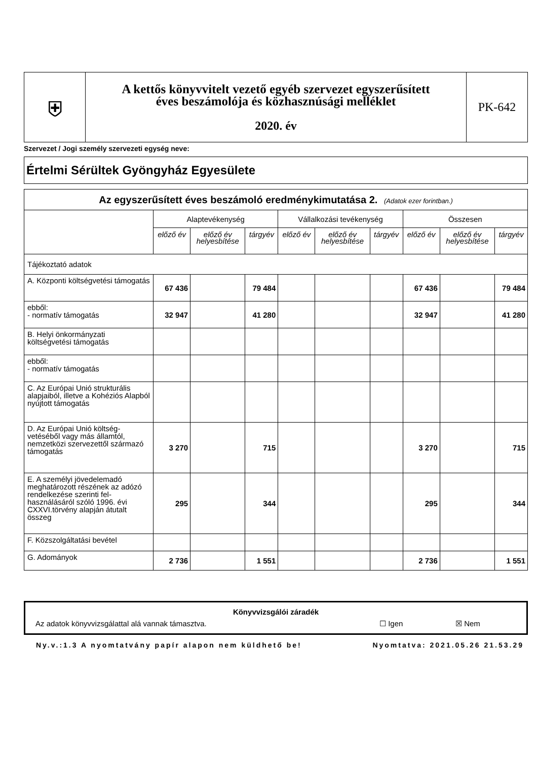| ⛨ | A kettős könyvvitelt vezető egyéb szervezet egyszerűsített éves beszámolója és közhasznúsági melléklet 2020. év | PK-642 |
Szervezet / Jogi személy szervezeti egység neve:
Értelmi Sérültek Gyöngyház Egyesülete
| Az egyszerűsített éves beszámoló eredménykimutatása 2. (Adatok ezer forintban.) | | | | | | | | | |
| --- | --- | --- | --- | --- | --- | --- | --- | --- | --- |
| | Alaptevékenység | | | Vállalkozási tevékenység | | | Összesen | | |
| | előző év | előző év helyesbítése | tárgyév | előző év | előző év helyesbítése | tárgyév | előző év | előző év helyesbítése | tárgyév |
| Tájékoztató adatok | | | | | | | | | |
| A. Központi költségvetési támogatás | 67 436 | | 79 484 | | | | 67 436 | | 79 484 |
| ebből: - normatív támogatás | 32 947 | | 41 280 | | | | 32 947 | | 41 280 |
| B. Helyi önkormányzati költségvetési támogatás | | | | | | | | | |
| ebből: - normatív támogatás | | | | | | | | | |
| C. Az Európai Unió strukturális alapjaiból, illetve a Kohéziós Alapból nyújtott támogatás | | | | | | | | | |
| D. Az Európai Unió költség-vetéséből vagy más államtól, nemzetközi szervezettől származó támogatás | 3 270 | | 715 | | | | 3 270 | | 715 |
| E. A személyi jövedelemadó meghatározott részének az adózó rendelkezése szerinti fel-használásáról szóló 1996. évi CXXVI.törvény alapján átutalt összeg | 295 | | 344 | | | | 295 | | 344 |
| F. Közszolgáltatási bevétel | | | | | | | | | |
| G. Adományok | 2 736 | | 1 551 | | | | 2 736 | | 1 551 |
Könyvvizsgálói záradék
Az adatok könyvvizsgálattal alá vannak támasztva. ☐ Igen ☒ Nem
Ny.v.:1.3 A nyomtatvány papír alapon nem küldhető be! Nyomtatva: 2021.05.26 21.53.29